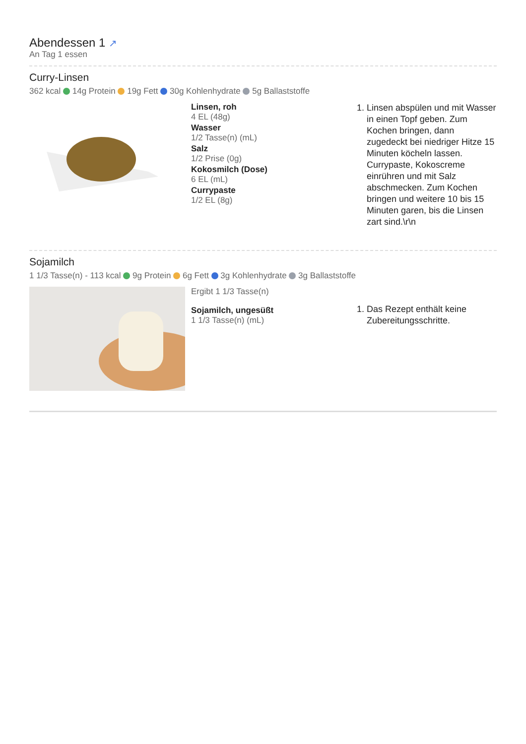Abendessen 1 ↗
An Tag 1 essen
Curry-Linsen
362 kcal 14g Protein 19g Fett 30g Kohlenhydrate 5g Ballaststoffe
Linsen, roh
4 EL (48g)
Wasser
1/2 Tasse(n) (mL)
Salz
1/2 Prise (0g)
Kokosmilch (Dose)
6 EL (mL)
Currypaste
1/2 EL (8g)
1. Linsen abspülen und mit Wasser in einen Topf geben. Zum Kochen bringen, dann zugedeckt bei niedriger Hitze 15 Minuten köcheln lassen. Currypaste, Kokoscreme einrühren und mit Salz abschmecken. Zum Kochen bringen und weitere 10 bis 15 Minuten garen, bis die Linsen zart sind.\r\n
Sojamilch
1 1/3 Tasse(n) - 113 kcal 9g Protein 6g Fett 3g Kohlenhydrate 3g Ballaststoffe
Ergibt 1 1/3 Tasse(n)
Sojamilch, ungesüßt
1 1/3 Tasse(n) (mL)
1. Das Rezept enthält keine Zubereitungsschritte.